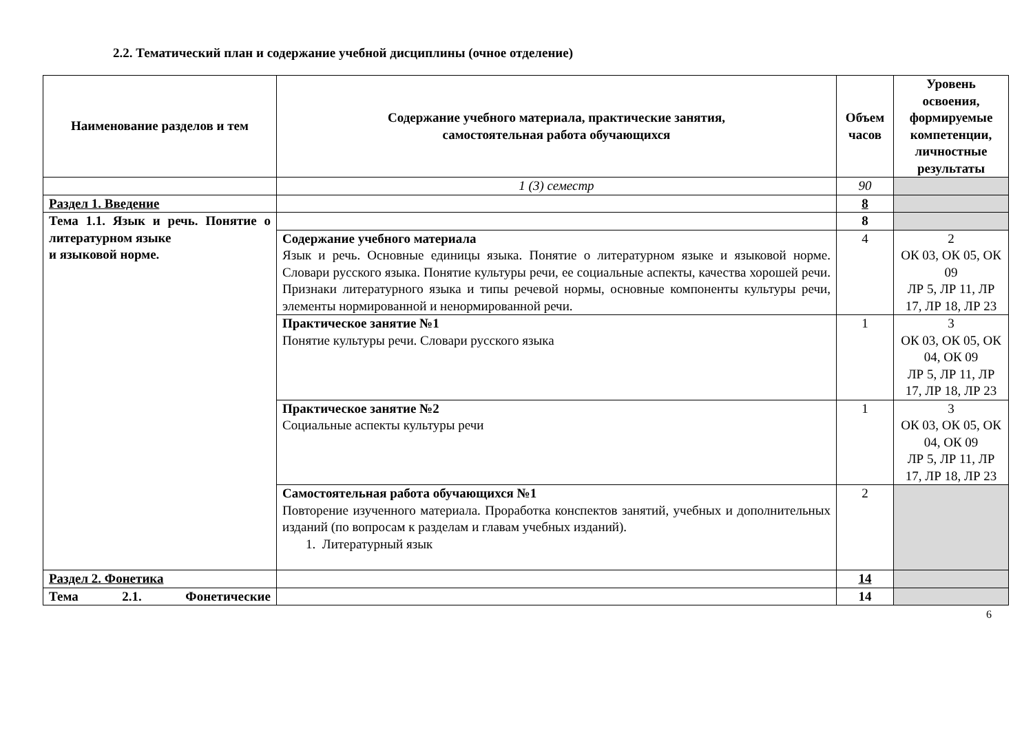2.2. Тематический план и содержание учебной дисциплины (очное отделение)
| Наименование разделов и тем | Содержание учебного материала, практические занятия, самостоятельная работа обучающихся | Объем часов | Уровень освоения, формируемые компетенции, личностные результаты |
| --- | --- | --- | --- |
| | 1 (3) семестр | 90 | |
| Раздел 1. Введение | | 8 | |
| Тема 1.1. Язык и речь. Понятие о литературном языке и языковой норме. | | 8 | |
| | Содержание учебного материала Язык и речь. Основные единицы языка. Понятие о литературном языке и языковой норме. Словари русского языка. Понятие культуры речи, ее социальные аспекты, качества хорошей речи. Признаки литературного языка и типы речевой нормы, основные компоненты культуры речи, элементы нормированной и ненормированной речи. | 4 | 2 ОК 03, ОК 05, ОК 09 ЛР 5, ЛР 11, ЛР 17, ЛР 18, ЛР 23 |
| | Практическое занятие №1 Понятие культуры речи. Словари русского языка | 1 | 3 ОК 03, ОК 05, ОК 04, ОК 09 ЛР 5, ЛР 11, ЛР 17, ЛР 18, ЛР 23 |
| | Практическое занятие №2 Социальные аспекты культуры речи | 1 | 3 ОК 03, ОК 05, ОК 04, ОК 09 ЛР 5, ЛР 11, ЛР 17, ЛР 18, ЛР 23 |
| | Самостоятельная работа обучающихся №1 Повторение изученного материала. Проработка конспектов занятий, учебных и дополнительных изданий (по вопросам к разделам и главам учебных изданий). 1. Литературный язык | 2 | |
| Раздел 2. Фонетика | | 14 | |
| Тема 2.1. Фонетические | | 14 | |
6